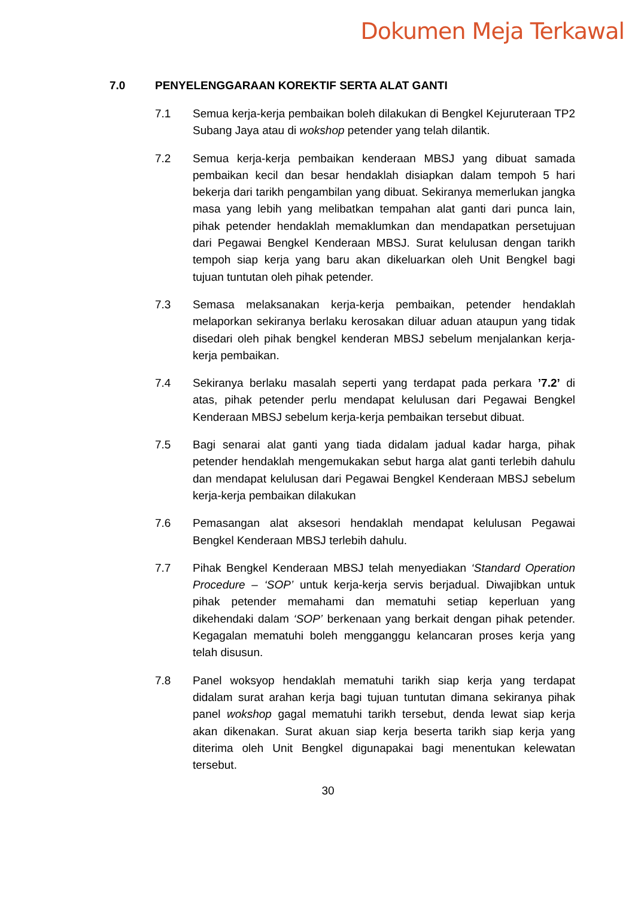Dokumen Meja Terkawal
7.0 PENYELENGGARAAN KOREKTIF SERTA ALAT GANTI
7.1 Semua kerja-kerja pembaikan boleh dilakukan di Bengkel Kejuruteraan TP2 Subang Jaya atau di wokshop petender yang telah dilantik.
7.2 Semua kerja-kerja pembaikan kenderaan MBSJ yang dibuat samada pembaikan kecil dan besar hendaklah disiapkan dalam tempoh 5 hari bekerja dari tarikh pengambilan yang dibuat. Sekiranya memerlukan jangka masa yang lebih yang melibatkan tempahan alat ganti dari punca lain, pihak petender hendaklah memaklumkan dan mendapatkan persetujuan dari Pegawai Bengkel Kenderaan MBSJ. Surat kelulusan dengan tarikh tempoh siap kerja yang baru akan dikeluarkan oleh Unit Bengkel bagi tujuan tuntutan oleh pihak petender.
7.3 Semasa melaksanakan kerja-kerja pembaikan, petender hendaklah melaporkan sekiranya berlaku kerosakan diluar aduan ataupun yang tidak disedari oleh pihak bengkel kenderan MBSJ sebelum menjalankan kerja-kerja pembaikan.
7.4 Sekiranya berlaku masalah seperti yang terdapat pada perkara ’7.2’ di atas, pihak petender perlu mendapat kelulusan dari Pegawai Bengkel Kenderaan MBSJ sebelum kerja-kerja pembaikan tersebut dibuat.
7.5 Bagi senarai alat ganti yang tiada didalam jadual kadar harga, pihak petender hendaklah mengemukakan sebut harga alat ganti terlebih dahulu dan mendapat kelulusan dari Pegawai Bengkel Kenderaan MBSJ sebelum kerja-kerja pembaikan dilakukan
7.6 Pemasangan alat aksesori hendaklah mendapat kelulusan Pegawai Bengkel Kenderaan MBSJ terlebih dahulu.
7.7 Pihak Bengkel Kenderaan MBSJ telah menyediakan ‘Standard Operation Procedure – ‘SOP’ untuk kerja-kerja servis berjadual. Diwajibkan untuk pihak petender memahami dan mematuhi setiap keperluan yang dikehendaki dalam ‘SOP’ berkenaan yang berkait dengan pihak petender. Kegagalan mematuhi boleh mengganggu kelancaran proses kerja yang telah disusun.
7.8 Panel woksyop hendaklah mematuhi tarikh siap kerja yang terdapat didalam surat arahan kerja bagi tujuan tuntutan dimana sekiranya pihak panel wokshop gagal mematuhi tarikh tersebut, denda lewat siap kerja akan dikenakan. Surat akuan siap kerja beserta tarikh siap kerja yang diterima oleh Unit Bengkel digunapakai bagi menentukan kelewatan tersebut.
30